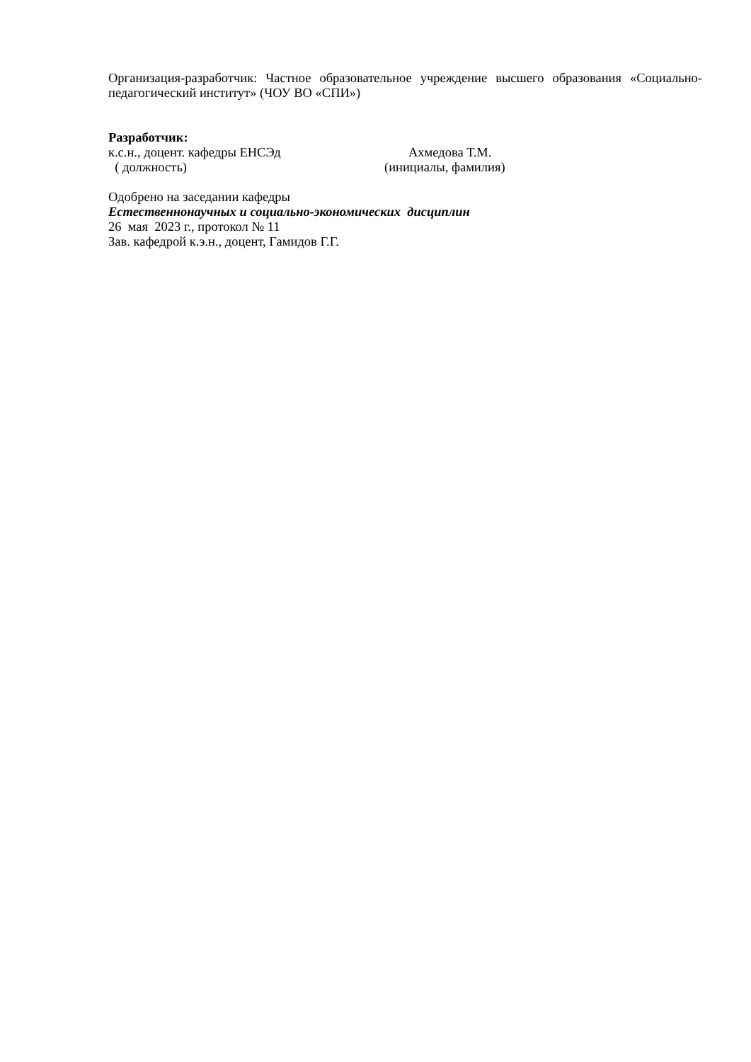Организация-разработчик: Частное образовательное учреждение высшего образования «Социально-педагогический институт» (ЧОУ ВО «СПИ»)
Разработчик:
к.с.н., доцент. кафедры ЕНСЭд Ахмедова Т.М.
( должность) (инициалы, фамилия)
Одобрено на заседании кафедры
Естественнонаучных и социально-экономических дисциплин
26 мая 2023 г., протокол № 11
Зав. кафедрой к.э.н., доцент, Гамидов Г.Г.